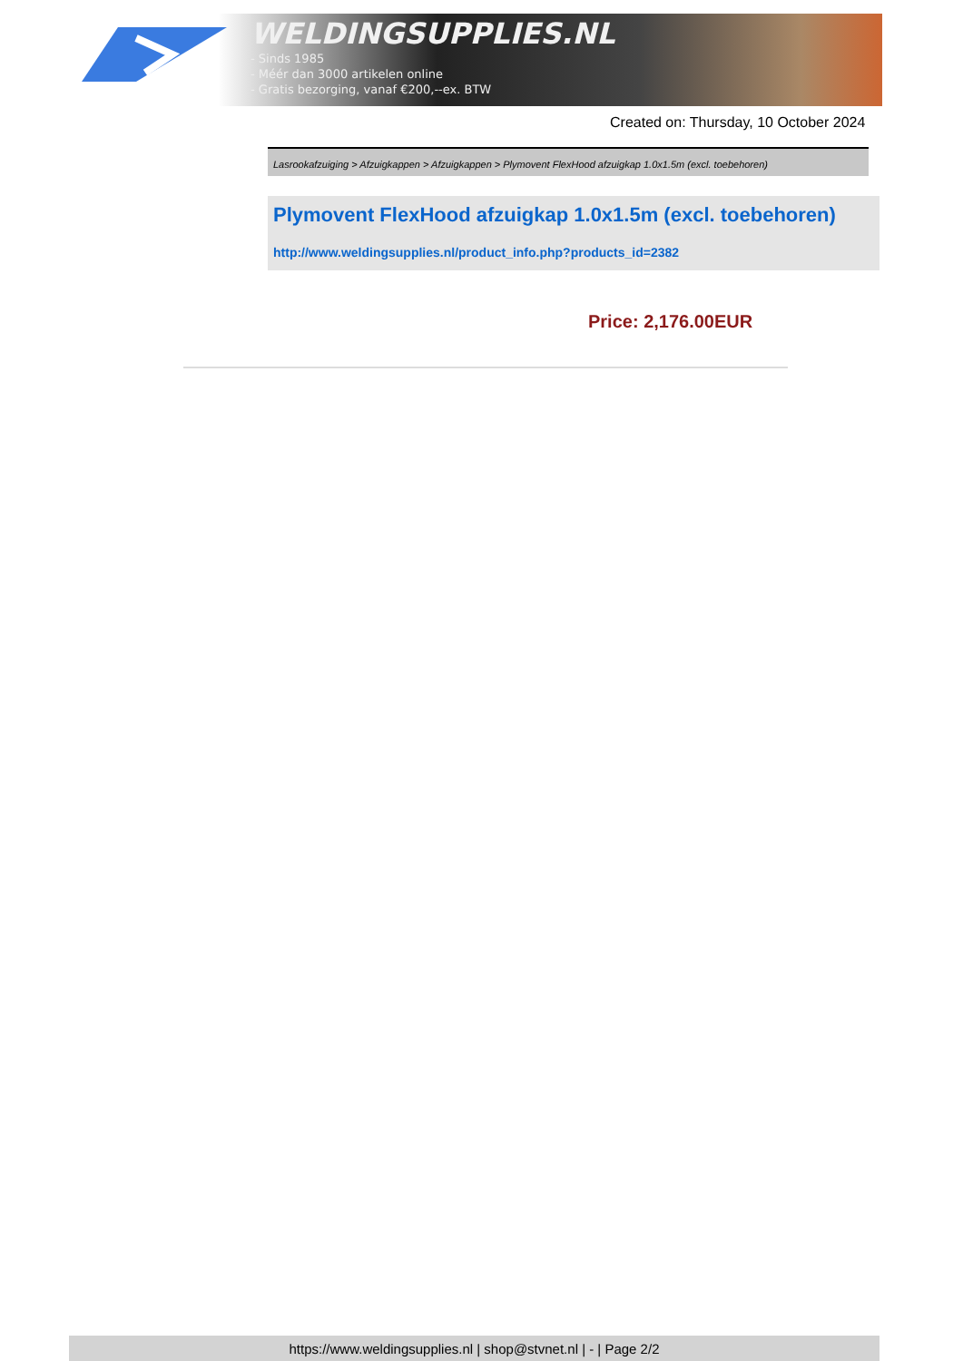WELDINGSUPPLIES.NL
- Sinds 1985
- Méér dan 3000 artikelen online
- Gratis bezorging, vanaf €200,--ex. BTW
Created on: Thursday, 10 October 2024
Lasrookafzuiging > Afzuigkappen > Afzuigkappen > Plymovent FlexHood afzuigkap 1.0x1.5m (excl. toebehoren)
Plymovent FlexHood afzuigkap 1.0x1.5m (excl. toebehoren)
http://www.weldingsupplies.nl/product_info.php?products_id=2382
Price: 2,176.00EUR
https://www.weldingsupplies.nl | shop@stvnet.nl | - | Page 2/2